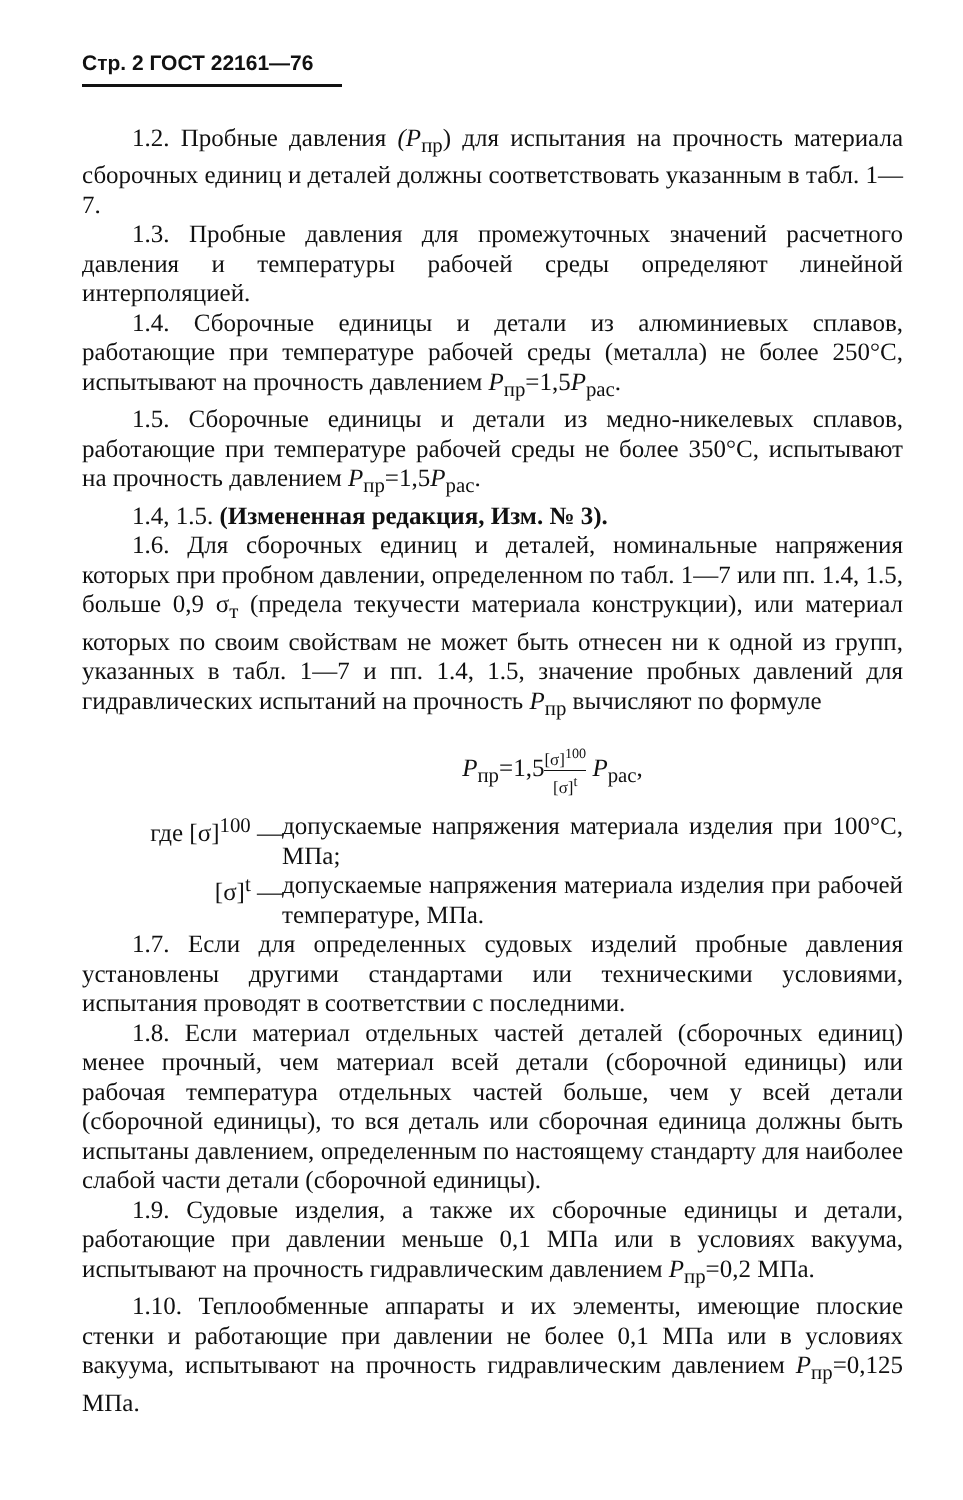Стр. 2 ГОСТ 22161—76
1.2. Пробные давления (P<sub>пр</sub>) для испытания на прочность материала сборочных единиц и деталей должны соответствовать указанным в табл. 1—7.
1.3. Пробные давления для промежуточных значений расчетного давления и температуры рабочей среды определяют линейной интерполяцией.
1.4. Сборочные единицы и детали из алюминиевых сплавов, работающие при температуре рабочей среды (металла) не более 250°С, испытывают на прочность давлением P<sub>пр</sub>=1,5P<sub>рас</sub>.
1.5. Сборочные единицы и детали из медно-никелевых сплавов, работающие при температуре рабочей среды не более 350°С, испытывают на прочность давлением P<sub>пр</sub>=1,5P<sub>рас</sub>.
1.4, 1.5. (Измененная редакция, Изм. № 3).
1.6. Для сборочных единиц и деталей, номинальные напряжения которых при пробном давлении, определенном по табл. 1—7 или пп. 1.4, 1.5, больше 0,9 σ<sub>т</sub> (предела текучести материала конструкции), или материал которых по своим свойствам не может быть отнесен ни к одной из групп, указанных в табл. 1—7 и пп. 1.4, 1.5, значение пробных давлений для гидравлических испытаний на прочность P<sub>пр</sub> вычисляют по формуле
P<sub>пр</sub>=1,5[σ]<sup>100</sup> [σ]<sup>t</sup> P<sub>рас</sub>,
где [σ]<sup>100</sup> — допускаемые напряжения материала изделия при 100°С, МПа;
[σ]<sup>t</sup> — допускаемые напряжения материала изделия при рабочей температуре, МПа.
1.7. Если для определенных судовых изделий пробные давления установлены другими стандартами или техническими условиями, испытания проводят в соответствии с последними.
1.8. Если материал отдельных частей деталей (сборочных единиц) менее прочный, чем материал всей детали (сборочной единицы) или рабочая температура отдельных частей больше, чем у всей детали (сборочной единицы), то вся деталь или сборочная единица должны быть испытаны давлением, определенным по настоящему стандарту для наиболее слабой части детали (сборочной единицы).
1.9. Судовые изделия, а также их сборочные единицы и детали, работающие при давлении меньше 0,1 МПа или в условиях вакуума, испытывают на прочность гидравлическим давлением P<sub>пр</sub>=0,2 МПа.
1.10. Теплообменные аппараты и их элементы, имеющие плоские стенки и работающие при давлении не более 0,1 МПа или в условиях вакуума, испытывают на прочность гидравлическим давлением P<sub>пр</sub>=0,125 МПа.